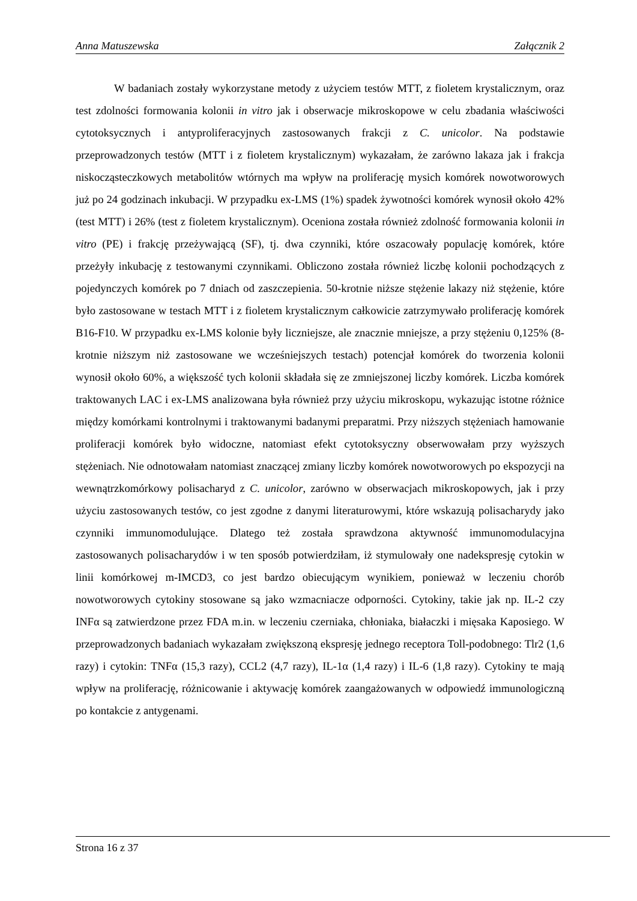Anna Matuszewska Załącznik 2
W badaniach zostały wykorzystane metody z użyciem testów MTT, z fioletem krystalicznym, oraz test zdolności formowania kolonii in vitro jak i obserwacje mikroskopowe w celu zbadania właściwości cytotoksycznych i antyproliferacyjnych zastosowanych frakcji z C. unicolor. Na podstawie przeprowadzonych testów (MTT i z fioletem krystalicznym) wykazałam, że zarówno lakaza jak i frakcja niskocząsteczkowych metabolitów wtórnych ma wpływ na proliferację mysich komórek nowotworowych już po 24 godzinach inkubacji. W przypadku ex-LMS (1%) spadek żywotności komórek wynosił około 42% (test MTT) i 26% (test z fioletem krystalicznym). Oceniona została również zdolność formowania kolonii in vitro (PE) i frakcję przeżywającą (SF), tj. dwa czynniki, które oszacowały populację komórek, które przeżyły inkubację z testowanymi czynnikami. Obliczono została również liczbę kolonii pochodzących z pojedynczych komórek po 7 dniach od zaszczepienia. 50-krotnie niższe stężenie lakazy niż stężenie, które było zastosowane w testach MTT i z fioletem krystalicznym całkowicie zatrzymywało proliferację komórek B16-F10. W przypadku ex-LMS kolonie były liczniejsze, ale znacznie mniejsze, a przy stężeniu 0,125% (8-krotnie niższym niż zastosowane we wcześniejszych testach) potencjał komórek do tworzenia kolonii wynosił około 60%, a większość tych kolonii składała się ze zmniejszonej liczby komórek. Liczba komórek traktowanych LAC i ex-LMS analizowana była również przy użyciu mikroskopu, wykazując istotne różnice między komórkami kontrolnymi i traktowanymi badanymi preparatmi. Przy niższych stężeniach hamowanie proliferacji komórek było widoczne, natomiast efekt cytotoksyczny obserwowałam przy wyższych stężeniach. Nie odnotowałam natomiast znaczącej zmiany liczby komórek nowotworowych po ekspozycji na wewnątrzkomórkowy polisacharyd z C. unicolor, zarówno w obserwacjach mikroskopowych, jak i przy użyciu zastosowanych testów, co jest zgodne z danymi literaturowymi, które wskazują polisacharydy jako czynniki immunomodulujące. Dlatego też została sprawdzona aktywność immunomodulacyjna zastosowanych polisacharydów i w ten sposób potwierdziłam, iż stymulowały one nadekspresję cytokin w linii komórkowej m-IMCD3, co jest bardzo obiecującym wynikiem, ponieważ w leczeniu chorób nowotworowych cytokiny stosowane są jako wzmacniacze odporności. Cytokiny, takie jak np. IL-2 czy INFα są zatwierdzone przez FDA m.in. w leczeniu czerniaka, chłoniaka, białaczki i mięsaka Kaposiego. W przeprowadzonych badaniach wykazałam zwiększoną ekspresję jednego receptora Toll-podobnego: Tlr2 (1,6 razy) i cytokin: TNFα (15,3 razy), CCL2 (4,7 razy), IL-1α (1,4 razy) i IL-6 (1,8 razy). Cytokiny te mają wpływ na proliferację, różnicowanie i aktywację komórek zaangażowanych w odpowiedź immunologiczną po kontakcie z antygenami.
Strona 16 z 37